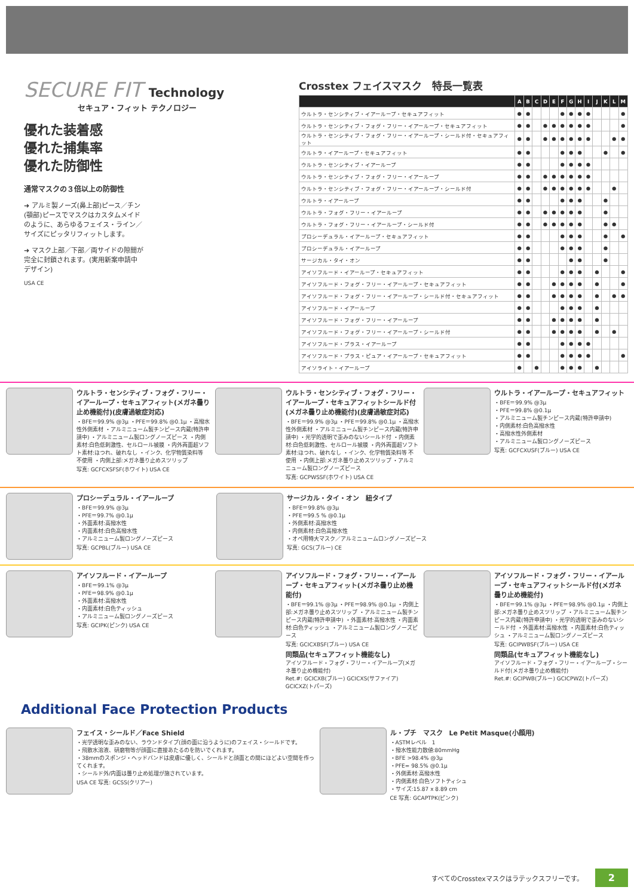SECURE FIT Technology
セキュア・フィット テクノロジー
優れた装着感
優れた捕集率
優れた防御性
通常マスクの３倍以上の防御性
➜ アルミ製ノーズ(鼻上部)ピース／チン(顎部)ピースでマスクはカスタムメイドのように、あらゆるフェイス・ライン／サイズにピッタリフィットします。
➜ マスク上部／下部／両サイドの隙間が完全に封鎖されます。(実用新案申請中デザイン)
USA CE
Crosstex フェイスマスク　特長一覧表
| | A | B | C | D | E | F | G | H | I | J | K | L | M |
| --- | --- | --- | --- | --- | --- | --- | --- | --- | --- | --- | --- | --- | --- |
| ウルトラ・センシティブ・イアーループ・セキュアフィット | ● | ● | | | | ● | ● | ● | ● | | | | ● |
| ウルトラ・センシティブ・フォグ・フリー・イアーループ・セキュアフィット | ● | ● | | ● | ● | ● | ● | ● | ● | | | | ● |
| ウルトラ・センシティブ・フォグ・フリー・イアーループ・シールド付・セキュアフィット | ● | ● | | ● | ● | ● | ● | ● | ● | | | ● | ● |
| ウルトラ・イアーループ・セキュアフィット | ● | ● | | | | ● | ● | ● | | | ● | | ● |
| ウルトラ・センシティブ・イアーループ | ● | ● | | | | ● | ● | ● | ● | | | | |
| ウルトラ・センシティブ・フォグ・フリー・イアーループ | ● | ● | | ● | ● | ● | ● | ● | ● | | | | |
| ウルトラ・センシティブ・フォグ・フリー・イアーループ・シールド付 | ● | ● | | ● | ● | ● | ● | ● | ● | | | ● | |
| ウルトラ・イアーループ | ● | ● | | | | ● | ● | ● | | | ● | | |
| ウルトラ・フォグ・フリー・イアーループ | ● | ● | | ● | ● | ● | ● | ● | | | ● | | |
| ウルトラ・フォグ・フリー・イアーループ・シールド付 | ● | ● | | ● | ● | ● | ● | ● | | | ● | ● | |
| プロシーデュラル・イアーループ・セキュアフィット | ● | ● | | | | ● | ● | ● | | | ● | | ● |
| プロシーデュラル・イアーループ | ● | ● | | | | ● | ● | ● | | | ● | | |
| サージカル・タイ・オン | ● | ● | | | | | ● | ● | | | ● | | |
| アイソフルード・イアーループ・セキュアフィット | ● | ● | | | | ● | ● | ● | | ● | | | ● |
| アイソフルード・フォグ・フリー・イアーループ・セキュアフィット | ● | ● | | | ● | ● | ● | ● | | ● | | | ● |
| アイソフルード・フォグ・フリー・イアーループ・シールド付・セキュアフィット | ● | ● | | | ● | ● | ● | ● | | ● | | ● | ● |
| アイソフルード・イアーループ | ● | ● | | | | ● | ● | ● | | ● | | | |
| アイソフルード・フォグ・フリー・イアーループ | ● | ● | | | ● | ● | ● | ● | | ● | | | |
| アイソフルード・フォグ・フリー・イアーループ・シールド付 | ● | ● | | | ● | ● | ● | ● | | ● | | ● | |
| アイソフルード・プラス・イアーループ | ● | ● | | | | ● | ● | ● | ● | | | | |
| アイソフルード・プラス・ピュア・イアーループ・セキュアフィット | ● | ● | | | | ● | ● | ● | ● | | | | ● |
| アイソライト・イアーループ | ● | | ● | | | ● | ● | ● | | ● | | | |
ウルトラ・センシティブ・フォグ・フリー・イアーループ・セキュアフィット(メガネ曇り止め機能付)(皮膚過敏症対応)
・BFE＝99.9% @3μ ・PFE＝99.8% @0.1μ ・高撥水性外側素材 ・アルミニューム製チンピース内蔵(特許申請中) ・アルミニューム製ロングノーズピース ・内側素材:白色低刺激性、セルロール被膜 ・内外両面超ソフト素材:ほつれ、破れなし ・インク、化学物質染料等 不使用 ・内側上部:メガネ曇り止めスツリップ
写真: GCFCXSFSF(ホワイト) USA CE
ウルトラ・センシティブ・フォグ・フリー・イアーループ・セキュアフィットシールド付(メガネ曇り止め機能付)(皮膚過敏症対応)
・BFE＝99.9% @3μ ・PFE＝99.8% @0.1μ ・高撥水性外側素材 ・アルミニューム製チンピース内蔵(特許申請中) ・光学的透明で歪みのないシールド付 ・内側素材:白色低刺激性、セルロール被膜 ・内外両面超ソフト素材:ほつれ、破れなし ・インク、化学物質染料等 不使用 ・内側上部:メガネ曇り止めスツリップ ・アルミニューム製ロングノーズピース
写真: GCPWSSF(ホワイト) USA CE
ウルトラ・イアーループ・セキュアフィット
・BFE＝99.9% @3μ
・PFE＝99.8% @0.1μ
・アルミニューム製チンピース内蔵(特許申請中)
・内側素材:白色高撥水性
・高撥水性外側素材
・アルミニューム製ロングノーズピース
写真: GCFCXUSF(ブルー) USA CE
プロシーデュラル・イアーループ
・BFE＝99.9% @3μ
・PFE＝99.7% @0.1μ
・外面素材:高撥水性
・内面素材:白色高撥水性
・アルミニューム製ロングノーズピース
写真: GCPBL(ブルー) USA CE
サージカル・タイ・オン　紐タイプ
・BFE＝99.8% @3μ
・PFE＝99.5 % @0.1μ
・外側素材:高撥水性
・内側素材:白色高撥水性
・オペ用特大マスク／アルミニュームロングノーズピース
写真: GCS(ブルー) CE
アイソフルード・イアーループ
・BFE＝99.1% @3μ
・PFE＝98.9% @0.1μ
・外面素材:高撥水性
・内面素材:白色ティッシュ
・アルミニューム製ロングノーズピース
写真: GCIPK(ピンク) USA CE
アイソフルード・フォグ・フリー・イアーループ・セキュアフィット(メガネ曇り止め機能付)
・BFE＝99.1% @3μ ・PFE＝98.9% @0.1μ ・内側上部:メガネ曇り止めスツリップ ・アルミニューム製チンピース内蔵(特許申請中) ・外面素材:高撥水性 ・内面素材:白色ティッシュ ・アルミニューム製ロングノーズピース
写真: GCICXBSF(ブルー) USA CE
同類品(セキュアフィット機能なし)
アイソフルード・フォグ・フリー・イアーループ(メガネ曇り止め機能付)
Ret.#: GCICXB(ブルー) GCICXS(サファイア) GCICXZ(トパーズ)
アイソフルード・フォグ・フリー・イアーループ・セキュアフィットシールド付(メガネ曇り止め機能付)
・BFE＝99.1% @3μ ・PFE＝98.9% @0.1μ ・内側上部:メガネ曇り止めスツリップ ・アルミニューム製チンピース内蔵(特許申請中) ・光学的透明で歪みのないシールド付 ・外面素材:高撥水性 ・内面素材:白色ティッシュ ・アルミニューム製ロングノーズピース
写真: GCIPWBSF(ブルー) USA CE
同類品(セキュアフィット機能なし)
アイソフルード・フォグ・フリー・イアーループ・シールド付(メガネ曇り止め機能付)
Ret.#: GCIPWB(ブルー) GCICPWZ(トパーズ)
Additional Face Protection Products
フェイス・シールド／Face Shield
・光学透明な歪みのない、ラウンドタイプ(顔の面に沿うように)のフェイス・シールドです。
・飛散水溶液、研磨物等が顔面に直接あたるのを防いでくれます。
・38mmのスポンジ・ヘッドバンドは皮膚に優しく、シールドと顔面との間にほどよい空間を作ってくれます。
・シールド外/内面は曇り止め処理が施されています。
USA CE 写真: GCSS(クリアー)
ル・プチ　マスク　Le Petit Masque(小顔用)
・ASTMレベル　1
・撥水性能力数値:80mmHg
・BFE >98.4% @3μ
・PFE= 98.5% @0.1μ
・外側素材:高撥水性
・内側素材:白色ソフトティシュ
・サイズ:15.87 x 8.89 cm
CE 写真: GCAPTPK(ピンク)
すべてのCrosstexマスクはラテックスフリーです。 2